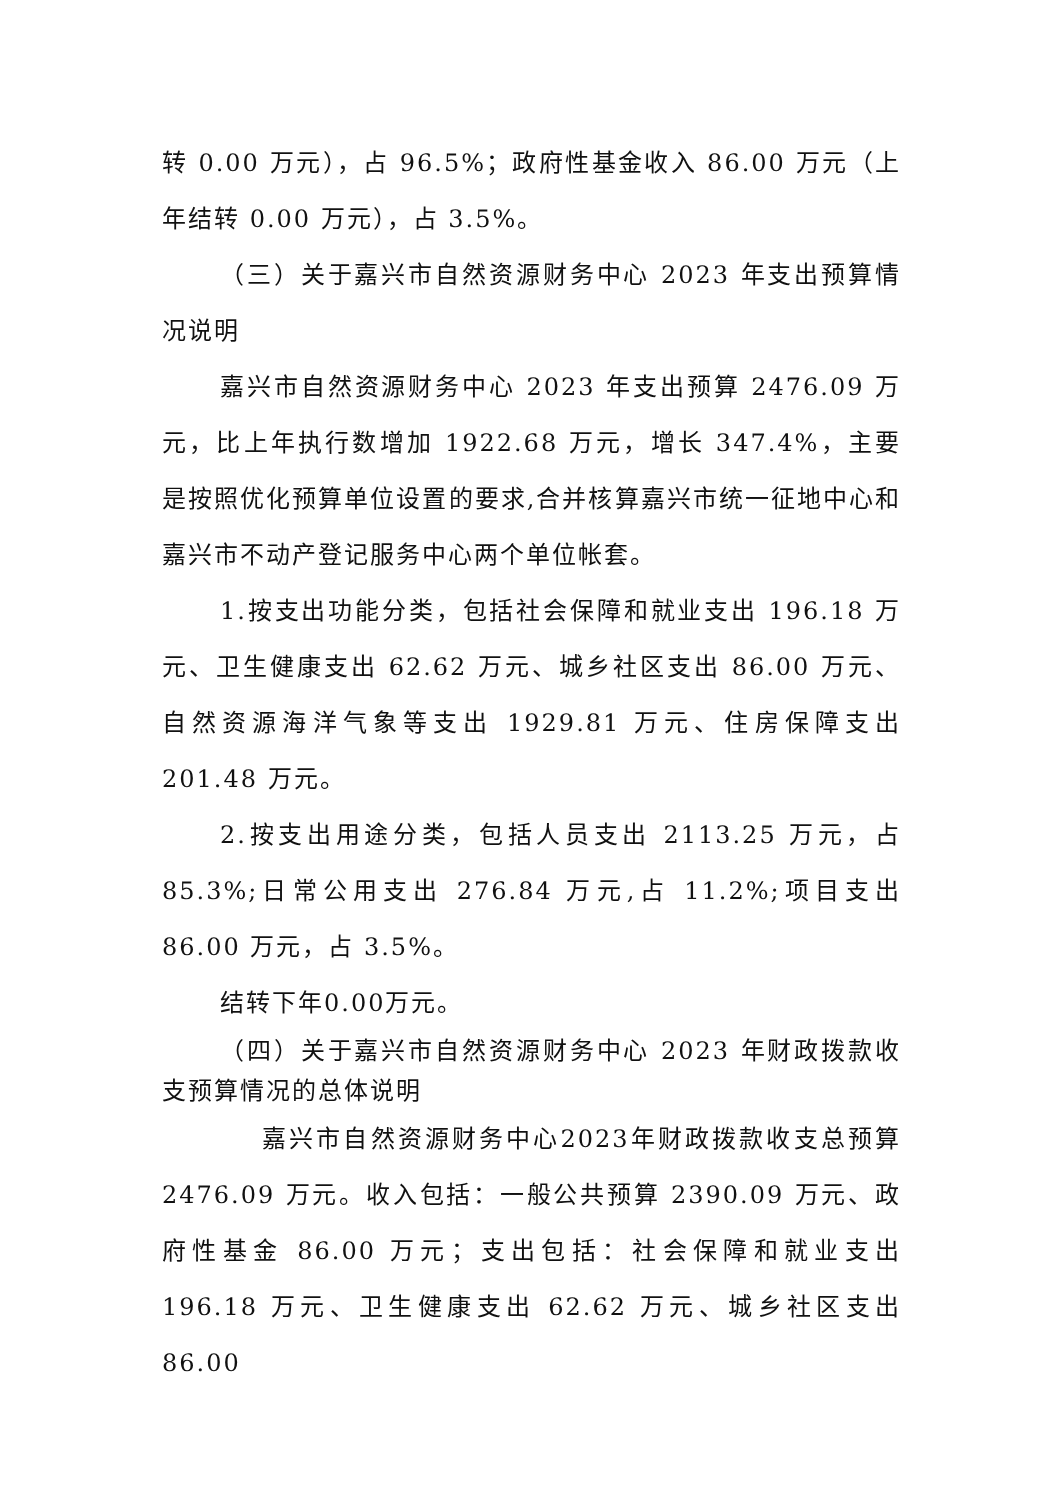转 0.00 万元），占 96.5%；政府性基金收入 86.00 万元（上年结转 0.00 万元），占 3.5%。
（三）关于嘉兴市自然资源财务中心 2023 年支出预算情况说明
嘉兴市自然资源财务中心 2023 年支出预算 2476.09 万元，比上年执行数增加 1922.68 万元，增长 347.4%，主要是按照优化预算单位设置的要求,合并核算嘉兴市统一征地中心和嘉兴市不动产登记服务中心两个单位帐套。
1.按支出功能分类，包括社会保障和就业支出 196.18 万元、卫生健康支出 62.62 万元、城乡社区支出 86.00 万元、自然资源海洋气象等支出 1929.81 万元、住房保障支出 201.48 万元。
2.按支出用途分类，包括人员支出 2113.25 万元，占 85.3%;日常公用支出 276.84 万元,占 11.2%;项目支出 86.00 万元，占 3.5%。
结转下年0.00万元。
（四）关于嘉兴市自然资源财务中心 2023 年财政拨款收支预算情况的总体说明
嘉兴市自然资源财务中心2023年财政拨款收支总预算 2476.09 万元。收入包括：一般公共预算 2390.09 万元、政府性基金 86.00 万元；支出包括：社会保障和就业支出 196.18 万元、卫生健康支出 62.62 万元、城乡社区支出 86.00